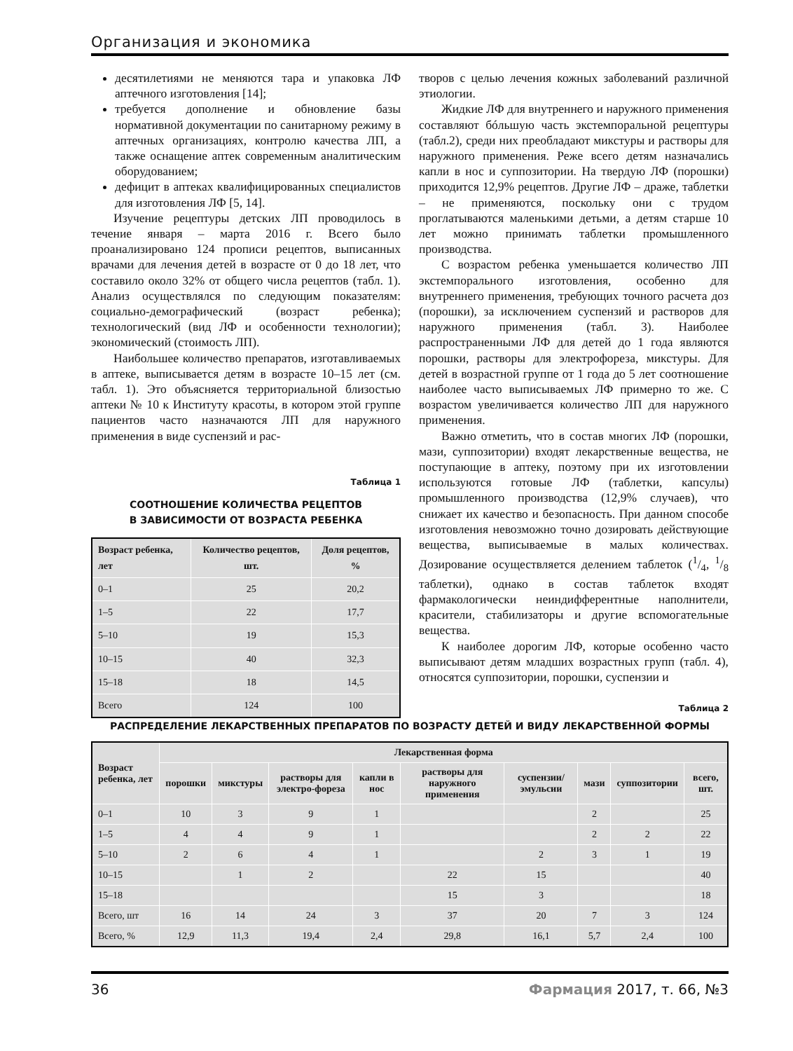Организация и экономика
десятилетиями не меняются тара и упаковка ЛФ аптечного изготовления [14];
требуется дополнение и обновление базы нормативной документации по санитарному режиму в аптечных организациях, контролю качества ЛП, а также оснащение аптек современным аналитическим оборудованием;
дефицит в аптеках квалифицированных специалистов для изготовления ЛФ [5, 14].
Изучение рецептуры детских ЛП проводилось в течение января – марта 2016 г. Всего было проанализировано 124 прописи рецептов, выписанных врачами для лечения детей в возрасте от 0 до 18 лет, что составило около 32% от общего числа рецептов (табл. 1). Анализ осуществлялся по следующим показателям: социально-демографический (возраст ребенка); технологический (вид ЛФ и особенности технологии); экономический (стоимость ЛП).
Наибольшее количество препаратов, изготавливаемых в аптеке, выписывается детям в возрасте 10–15 лет (см. табл. 1). Это объясняется территориальной близостью аптеки № 10 к Институту красоты, в котором этой группе пациентов часто назначаются ЛП для наружного применения в виде суспензий и рас-
Таблица 1
СООТНОШЕНИЕ КОЛИЧЕСТВА РЕЦЕПТОВ
В ЗАВИСИМОСТИ ОТ ВОЗРАСТА РЕБЕНКА
| Возраст ребенка, лет | Количество рецептов, шт. | Доля рецептов, % |
| --- | --- | --- |
| 0–1 | 25 | 20,2 |
| 1–5 | 22 | 17,7 |
| 5–10 | 19 | 15,3 |
| 10–15 | 40 | 32,3 |
| 15–18 | 18 | 14,5 |
| Всего | 124 | 100 |
творов с целью лечения кожных заболеваний различной этиологии.
Жидкие ЛФ для внутреннего и наружного применения составляют бóльшую часть экстемпоральной рецептуры (табл.2), среди них преобладают микстуры и растворы для наружного применения. Реже всего детям назначались капли в нос и суппозитории. На твердую ЛФ (порошки) приходится 12,9% рецептов. Другие ЛФ – драже, таблетки – не применяются, поскольку они с трудом проглатываются маленькими детьми, а детям старше 10 лет можно принимать таблетки промышленного производства.
С возрастом ребенка уменьшается количество ЛП экстемпорального изготовления, особенно для внутреннего применения, требующих точного расчета доз (порошки), за исключением суспензий и растворов для наружного применения (табл. 3). Наиболее распространенными ЛФ для детей до 1 года являются порошки, растворы для электрофореза, микстуры. Для детей в возрастной группе от 1 года до 5 лет соотношение наиболее часто выписываемых ЛФ примерно то же. С возрастом увеличивается количество ЛП для наружного применения.
Важно отметить, что в состав многих ЛФ (порошки, мази, суппозитории) входят лекарственные вещества, не поступающие в аптеку, поэтому при их изготовлении используются готовые ЛФ (таблетки, капсулы) промышленного производства (12,9% случаев), что снижает их качество и безопасность. При данном способе изготовления невозможно точно дозировать действующие вещества, выписываемые в малых количествах. Дозирование осуществляется делением таблеток (1/4, 1/8 таблетки), однако в состав таблеток входят фармакологически неиндифферентные наполнители, красители, стабилизаторы и другие вспомогательные вещества.
К наиболее дорогим ЛФ, которые особенно часто выписывают детям младших возрастных групп (табл. 4), относятся суппозитории, порошки, суспензии и
Таблица 2
РАСПРЕДЕЛЕНИЕ ЛЕКАРСТВЕННЫХ ПРЕПАРАТОВ ПО ВОЗРАСТУ ДЕТЕЙ И ВИДУ ЛЕКАРСТВЕННОЙ ФОРМЫ
| Возраст ребенка, лет | Лекарственная форма | | | | | | | | |
| --- | --- | --- | --- | --- | --- | --- | --- | --- | --- |
| | порошки | микстуры | растворы для электро-фореза | капли в нос | растворы для наружного применения | суспензии/ эмульсии | мази | суппозитории | всего, шт. |
| 0–1 | 10 | 3 | 9 | 1 | | | 2 | | 25 |
| 1–5 | 4 | 4 | 9 | 1 | | | 2 | 2 | 22 |
| 5–10 | 2 | 6 | 4 | 1 | | 2 | 3 | 1 | 19 |
| 10–15 | | 1 | 2 | | 22 | 15 | | | 40 |
| 15–18 | | | | | 15 | 3 | | | 18 |
| Всего, шт | 16 | 14 | 24 | 3 | 37 | 20 | 7 | 3 | 124 |
| Всего, % | 12,9 | 11,3 | 19,4 | 2,4 | 29,8 | 16,1 | 5,7 | 2,4 | 100 |
36 Фармация 2017, т. 66, №3